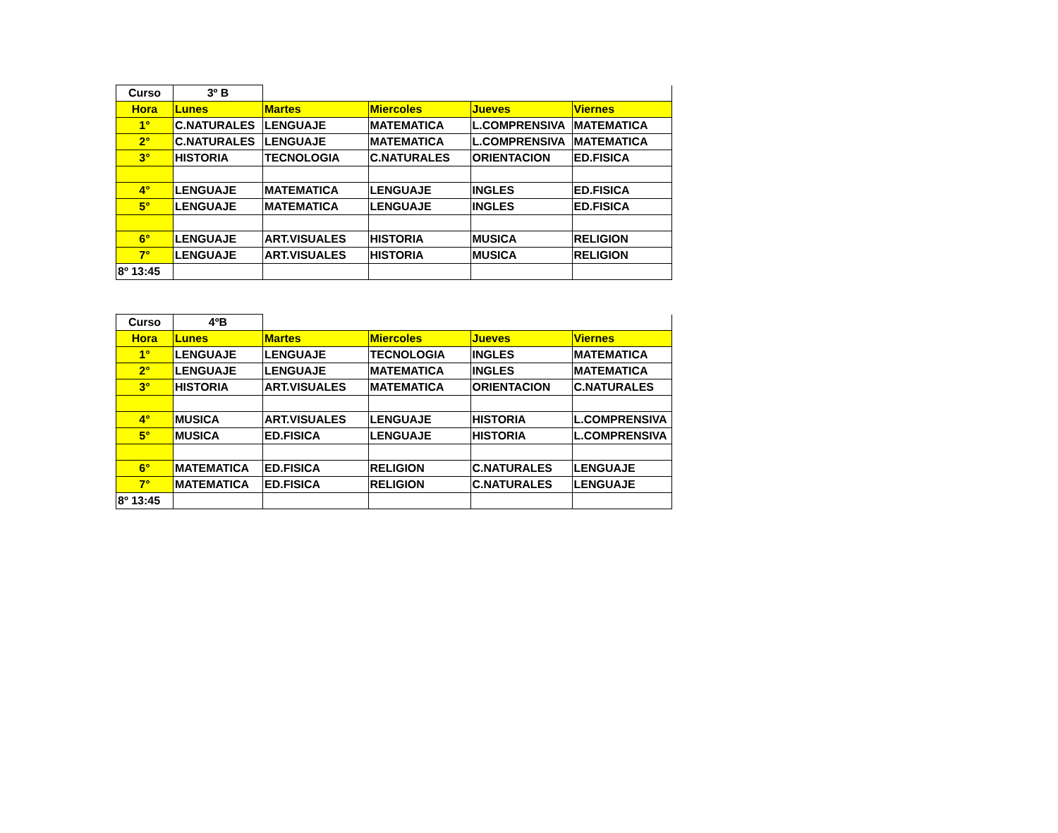| Curso | 3º B | | | | |
| Hora | Lunes | Martes | Miercoles | Jueves | Viernes |
| 1° | C.NATURALES | LENGUAJE | MATEMATICA | L.COMPRENSIVA | MATEMATICA |
| 2° | C.NATURALES | LENGUAJE | MATEMATICA | L.COMPRENSIVA | MATEMATICA |
| 3° | HISTORIA | TECNOLOGIA | C.NATURALES | ORIENTACION | ED.FISICA |
| 4° | LENGUAJE | MATEMATICA | LENGUAJE | INGLES | ED.FISICA |
| 5° | LENGUAJE | MATEMATICA | LENGUAJE | INGLES | ED.FISICA |
| 6° | LENGUAJE | ART.VISUALES | HISTORIA | MUSICA | RELIGION |
| 7° | LENGUAJE | ART.VISUALES | HISTORIA | MUSICA | RELIGION |
| 8º 13:45 | | | | | |
| Curso | 4ºB | | | | |
| Hora | Lunes | Martes | Miercoles | Jueves | Viernes |
| 1° | LENGUAJE | LENGUAJE | TECNOLOGIA | INGLES | MATEMATICA |
| 2° | LENGUAJE | LENGUAJE | MATEMATICA | INGLES | MATEMATICA |
| 3° | HISTORIA | ART.VISUALES | MATEMATICA | ORIENTACION | C.NATURALES |
| 4° | MUSICA | ART.VISUALES | LENGUAJE | HISTORIA | L.COMPRENSIVA |
| 5° | MUSICA | ED.FISICA | LENGUAJE | HISTORIA | L.COMPRENSIVA |
| 6° | MATEMATICA | ED.FISICA | RELIGION | C.NATURALES | LENGUAJE |
| 7° | MATEMATICA | ED.FISICA | RELIGION | C.NATURALES | LENGUAJE |
| 8º 13:45 | | | | | |